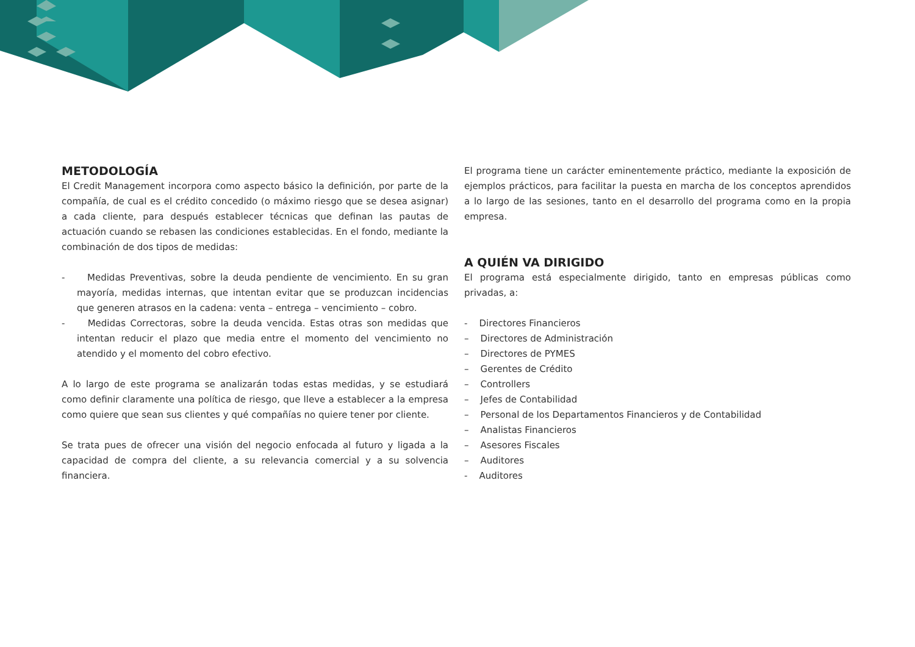METODOLOGÍA
El Credit Management incorpora como aspecto básico la definición, por parte de la compañía, de cual es el crédito concedido (o máximo riesgo que se desea asignar) a cada cliente, para después establecer técnicas que definan las pautas de actuación cuando se rebasen las condiciones establecidas. En el fondo, mediante la combinación de dos tipos de medidas:
- Medidas Preventivas, sobre la deuda pendiente de vencimiento. En su gran mayoría, medidas internas, que intentan evitar que se produzcan incidencias que generen atrasos en la cadena: venta – entrega – vencimiento – cobro.
- Medidas Correctoras, sobre la deuda vencida. Estas otras son medidas que intentan reducir el plazo que media entre el momento del vencimiento no atendido y el momento del cobro efectivo.
A lo largo de este programa se analizarán todas estas medidas, y se estudiará como definir claramente una política de riesgo, que lleve a establecer a la empresa como quiere que sean sus clientes y qué compañías no quiere tener por cliente.
Se trata pues de ofrecer una visión del negocio enfocada al futuro y ligada a la capacidad de compra del cliente, a su relevancia comercial y a su solvencia financiera.
El programa tiene un carácter eminentemente práctico, mediante la exposición de ejemplos prácticos, para facilitar la puesta en marcha de los conceptos aprendidos a lo largo de las sesiones, tanto en el desarrollo del programa como en la propia empresa.
A QUIÉN VA DIRIGIDO
El programa está especialmente dirigido, tanto en empresas públicas como privadas, a:
- Directores Financieros
– Directores de Administración
– Directores de PYMES
– Gerentes de Crédito
– Controllers
– Jefes de Contabilidad
– Personal de los Departamentos Financieros y de Contabilidad
– Analistas Financieros
– Asesores Fiscales
– Auditores
- Auditores